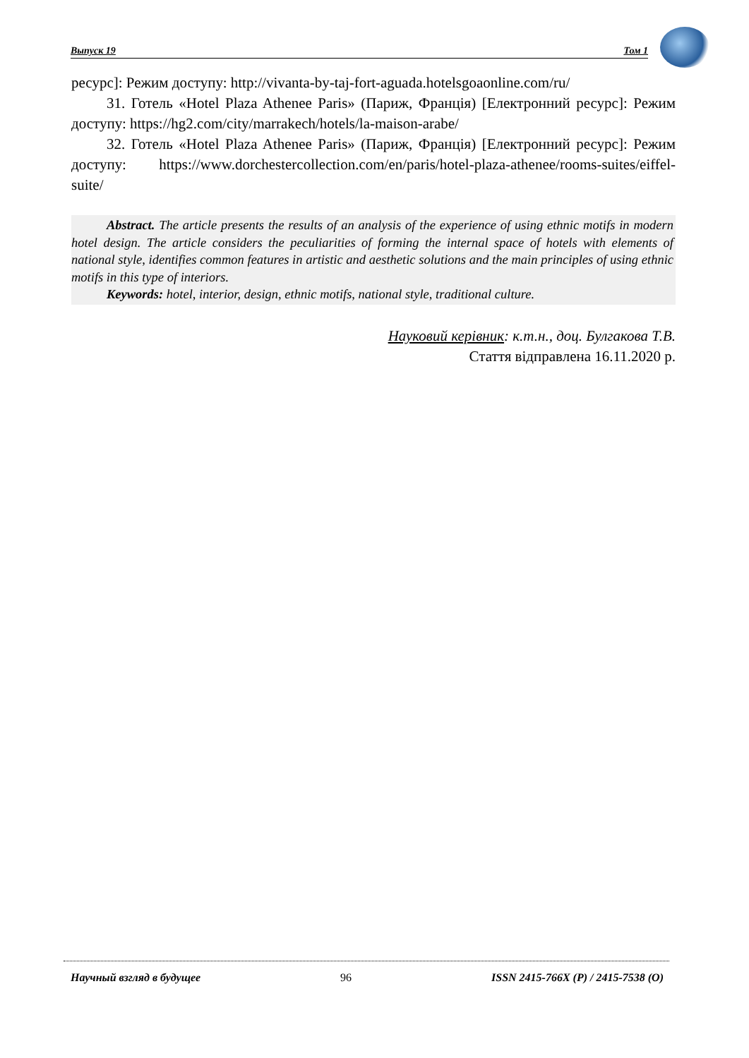Выпуск 19 Том 1
ресурс]: Режим доступу: http://vivanta-by-taj-fort-aguada.hotelsgoaonline.com/ru/
31. Готель «Hotel Plaza Athenee Paris» (Париж, Франція) [Електронний ресурс]: Режим доступу: https://hg2.com/city/marrakech/hotels/la-maison-arabe/
32. Готель «Hotel Plaza Athenee Paris» (Париж, Франція) [Електронний ресурс]: Режим доступу: https://www.dorchestercollection.com/en/paris/hotel-plaza-athenee/rooms-suites/eiffel-suite/
Abstract. The article presents the results of an analysis of the experience of using ethnic motifs in modern hotel design. The article considers the peculiarities of forming the internal space of hotels with elements of national style, identifies common features in artistic and aesthetic solutions and the main principles of using ethnic motifs in this type of interiors.
Keywords: hotel, interior, design, ethnic motifs, national style, traditional culture.
Науковий керівник: к.т.н., доц. Булгакова Т.В.
Стаття відправлена 16.11.2020 р.
Научный взгляд в будущее 96 ISSN 2415-766X (P) / 2415-7538 (O)